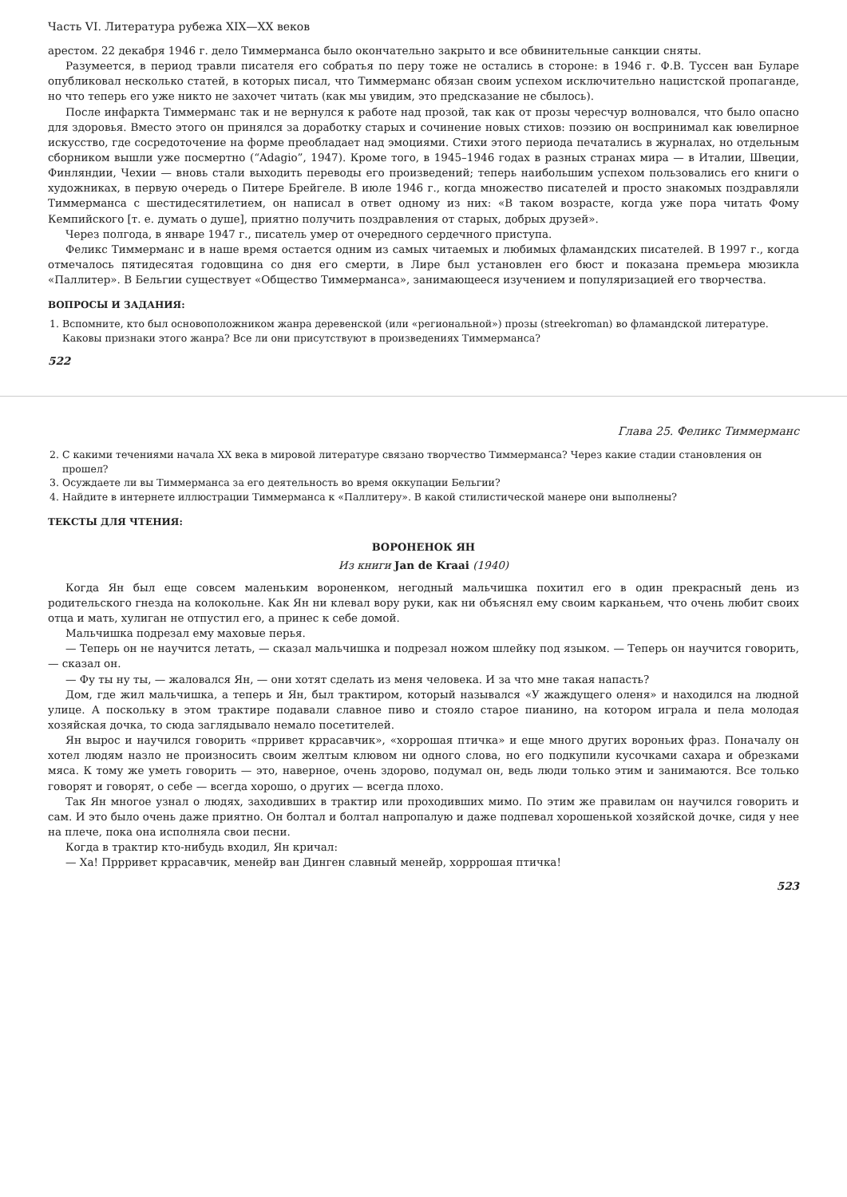Часть VI. Литература рубежа XIX—XX веков
арестом. 22 декабря 1946 г. дело Тиммерманса было окончательно закрыто и все обвинительные санкции сняты.
Разумеется, в период травли писателя его собратья по перу тоже не остались в стороне: в 1946 г. Ф.В. Туссен ван Буларе опубликовал несколько статей, в которых писал, что Тиммерманс обязан своим успехом исключительно нацистской пропаганде, но что теперь его уже никто не захочет читать (как мы увидим, это предсказание не сбылось).
После инфаркта Тиммерманс так и не вернулся к работе над прозой, так как от прозы чересчур волновался, что было опасно для здоровья. Вместо этого он принялся за доработку старых и сочинение новых стихов: поэзию он воспринимал как ювелирное искусство, где сосредоточение на форме преобладает над эмоциями. Стихи этого периода печатались в журналах, но отдельным сборником вышли уже посмертно (“Adagio”, 1947). Кроме того, в 1945–1946 годах в разных странах мира — в Италии, Швеции, Финляндии, Чехии — вновь стали выходить переводы его произведений; теперь наибольшим успехом пользовались его книги о художниках, в первую очередь о Питере Брейгеле. В июле 1946 г., когда множество писателей и просто знакомых поздравляли Тиммерманса с шестидесятилетием, он написал в ответ одному из них: «В таком возрасте, когда уже пора читать Фому Кемпийского [т. е. думать о душе], приятно получить поздравления от старых, добрых друзей».
Через полгода, в январе 1947 г., писатель умер от очередного сердечного приступа.
Феликс Тиммерманс и в наше время остается одним из самых читаемых и любимых фламандских писателей. В 1997 г., когда отмечалось пятидесятая годовщина со дня его смерти, в Лире был установлен его бюст и показана премьера мюзикла «Паллитер». В Бельгии существует «Общество Тиммерманса», занимающееся изучением и популяризацией его творчества.
ВОПРОСЫ И ЗАДАНИЯ:
1. Вспомните, кто был основоположником жанра деревенской (или «региональной») прозы (streekroman) во фламандской литературе. Каковы признаки этого жанра? Все ли они присутствуют в произведениях Тиммерманса?
522
Глава 25. Феликс Тиммерманс
2. С какими течениями начала XX века в мировой литературе связано творчество Тиммерманса? Через какие стадии становления он прошел?
3. Осуждаете ли вы Тиммерманса за его деятельность во время оккупации Бельгии?
4. Найдите в интернете иллюстрации Тиммерманса к «Паллитеру». В какой стилистической манере они выполнены?
ТЕКСТЫ ДЛЯ ЧТЕНИЯ:
ВОРОНЕНОК ЯН
Из книги Jan de Kraai (1940)
Когда Ян был еще совсем маленьким вороненком, негодный мальчишка похитил его в один прекрасный день из родительского гнезда на колокольне. Как Ян ни клевал вору руки, как ни объяснял ему своим карканьем, что очень любит своих отца и мать, хулиган не отпустил его, а принес к себе домой.
Мальчишка подрезал ему маховые перья.
— Теперь он не научится летать, — сказал мальчишка и подрезал ножом шлейку под языком. — Теперь он научится говорить, — сказал он.
— Фу ты ну ты, — жаловался Ян, — они хотят сделать из меня человека. И за что мне такая напасть?
Дом, где жил мальчишка, а теперь и Ян, был трактиром, который назывался «У жаждущего оленя» и находился на людной улице. А поскольку в этом трактире подавали славное пиво и стояло старое пианино, на котором играла и пела молодая хозяйская дочка, то сюда заглядывало немало посетителей.
Ян вырос и научился говорить «прривет кррасавчик», «хоррошая птичка» и еще много других вороньих фраз. Поначалу он хотел людям назло не произносить своим желтым клювом ни одного слова, но его подкупили кусочками сахара и обрезками мяса. К тому же уметь говорить — это, наверное, очень здорово, подумал он, ведь люди только этим и занимаются. Все только говорят и говорят, о себе — всегда хорошо, о других — всегда плохо.
Так Ян многое узнал о людях, заходивших в трактир или проходивших мимо. По этим же правилам он научился говорить и сам. И это было очень даже приятно. Он болтал и болтал напропалую и даже подпевал хорошенькой хозяйской дочке, сидя у нее на плече, пока она исполняла свои песни.
Когда в трактир кто-нибудь входил, Ян кричал:
— Ха! Пррривет кррасавчик, менейр ван Динген славный менейр, хорррошая птичка!
523